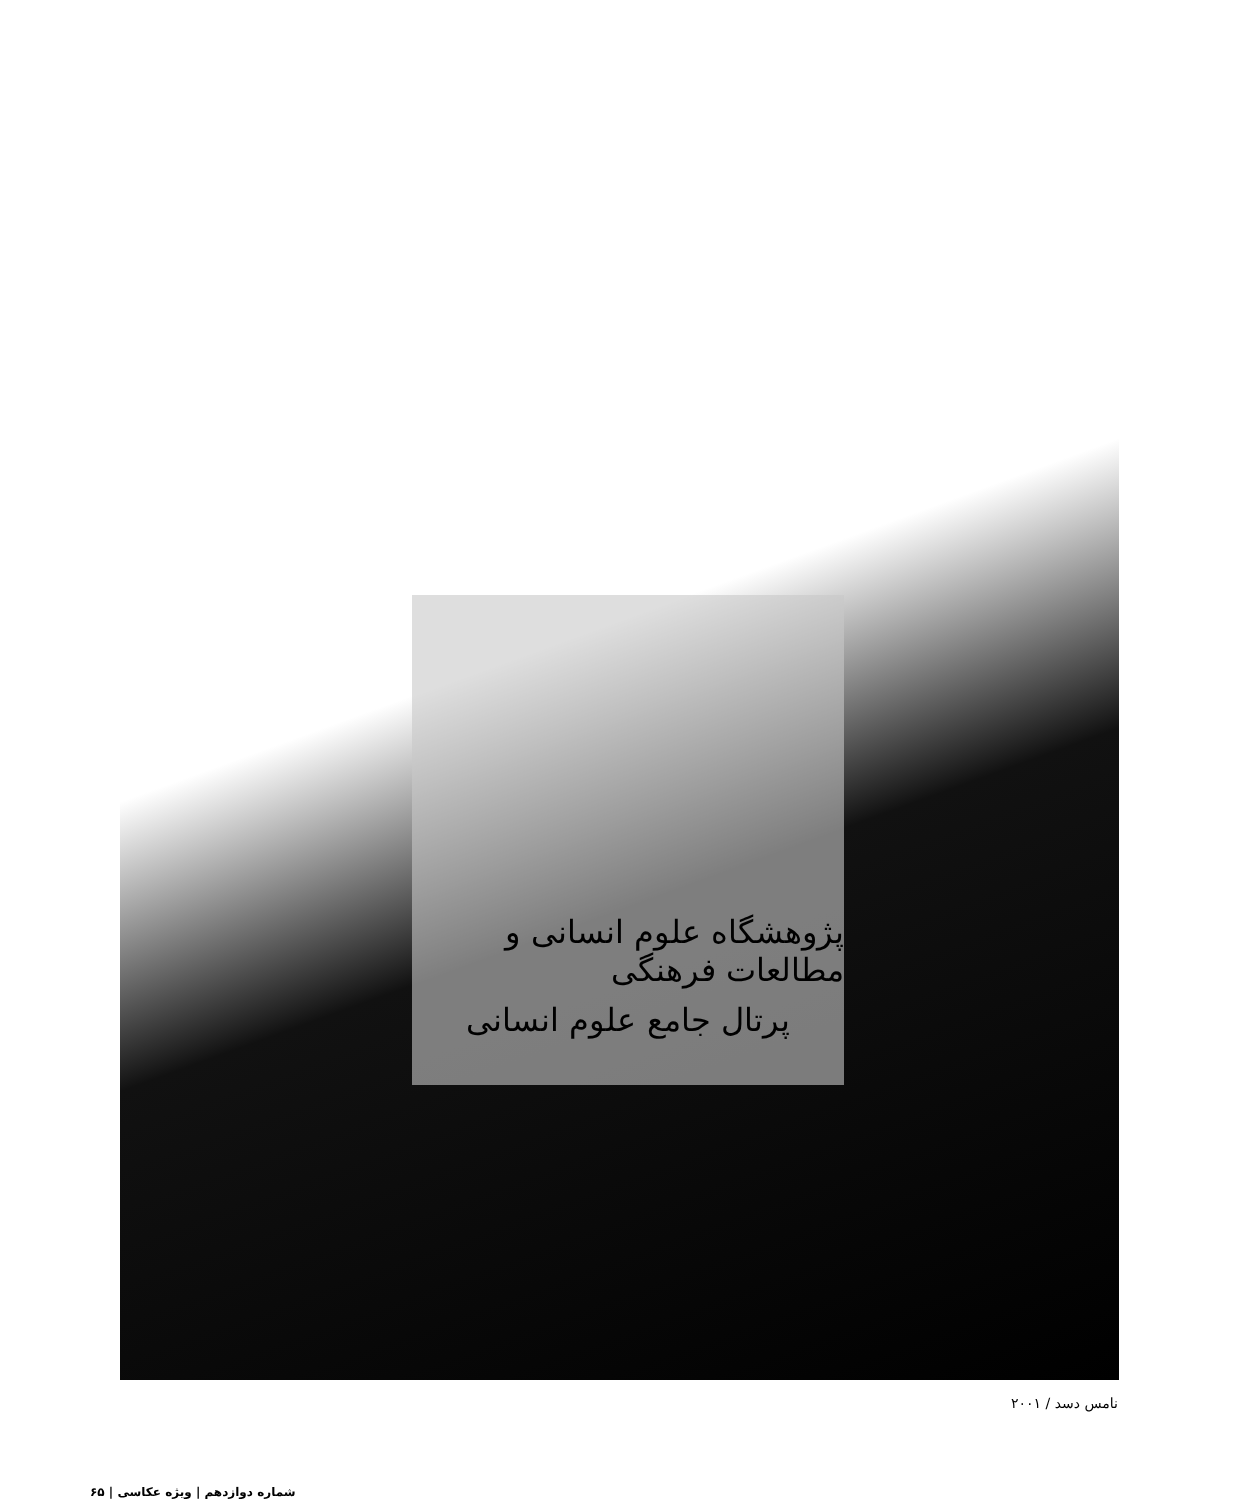پژوهشگاه علوم انسانی و مطالعات فرهنگی
پرتال جامع علوم انسانی
نامس دسد / ۲۰۰۱
شماره دوازدهم | ویژه عکاسی | ۶۵